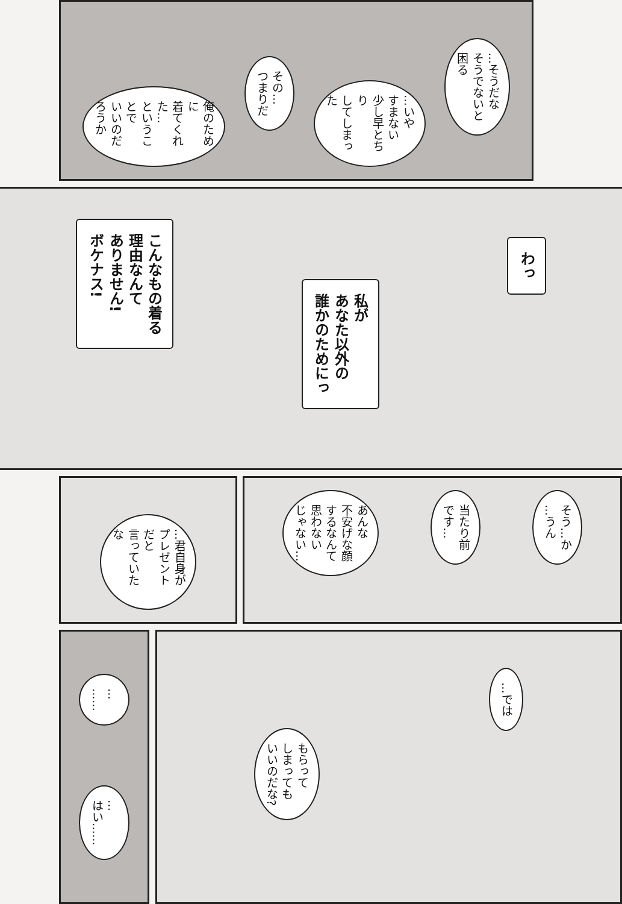…そうだな
そうでないと
困る
…いや
すまない
少し早とちり
してしまった
その…
つまりだ
俺のために
着てくれた…
ということで
いいのだろうか
わっ
私が
あなた以外の
誰かのためにっ
こんなもの着る
理由なんて
ありません!
ボケナス!
そう…か
…うん
当たり前
です…
あんな
不安げな顔
するなんて
思わない
じゃない…
…君自身が
プレゼントだと
言っていたな
…では
もらって
しまっても
いいのだな?
…
……
…
はい……